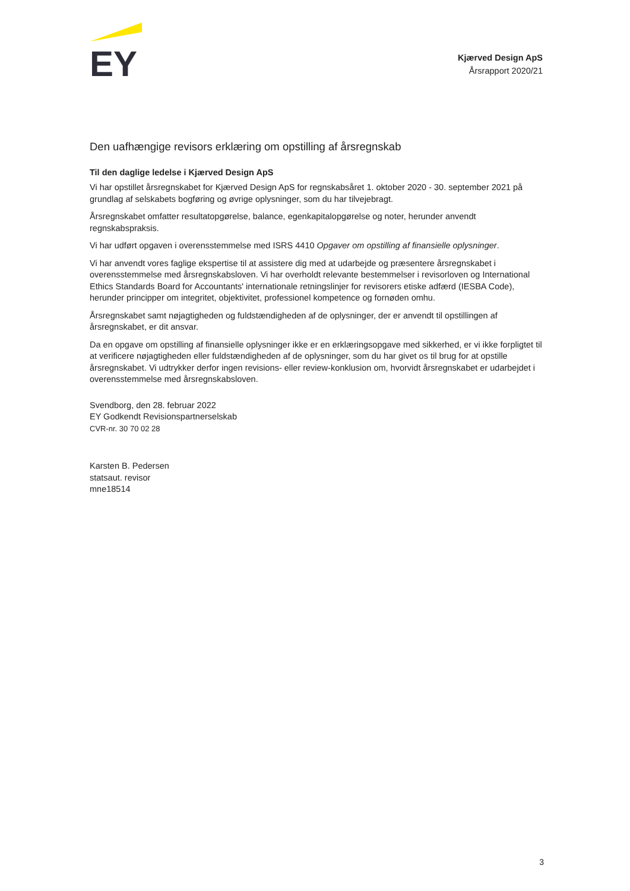EY
Kjærved Design ApS
Årsrapport 2020/21
Den uafhængige revisors erklæring om opstilling af årsregnskab
Til den daglige ledelse i Kjærved Design ApS
Vi har opstillet årsregnskabet for Kjærved Design ApS for regnskabsåret 1. oktober 2020 - 30. september 2021 på grundlag af selskabets bogføring og øvrige oplysninger, som du har tilvejebragt.
Årsregnskabet omfatter resultatopgørelse, balance, egenkapitalopgørelse og noter, herunder anvendt regnskabspraksis.
Vi har udført opgaven i overensstemmelse med ISRS 4410 Opgaver om opstilling af finansielle oplysninger.
Vi har anvendt vores faglige ekspertise til at assistere dig med at udarbejde og præsentere årsregnskabet i overensstemmelse med årsregnskabsloven. Vi har overholdt relevante bestemmelser i revisorloven og International Ethics Standards Board for Accountants' internationale retningslinjer for revisorers etiske adfærd (IESBA Code), herunder principper om integritet, objektivitet, professionel kompetence og fornøden omhu.
Årsregnskabet samt nøjagtigheden og fuldstændigheden af de oplysninger, der er anvendt til opstillingen af årsregnskabet, er dit ansvar.
Da en opgave om opstilling af finansielle oplysninger ikke er en erklæringsopgave med sikkerhed, er vi ikke forpligtet til at verificere nøjagtigheden eller fuldstændigheden af de oplysninger, som du har givet os til brug for at opstille årsregnskabet. Vi udtrykker derfor ingen revisions- eller review-konklusion om, hvorvidt årsregnskabet er udarbejdet i overensstemmelse med årsregnskabsloven.
Svendborg, den 28. februar 2022
EY Godkendt Revisionspartnerselskab
CVR-nr. 30 70 02 28
Karsten B. Pedersen
statsaut. revisor
mne18514
3